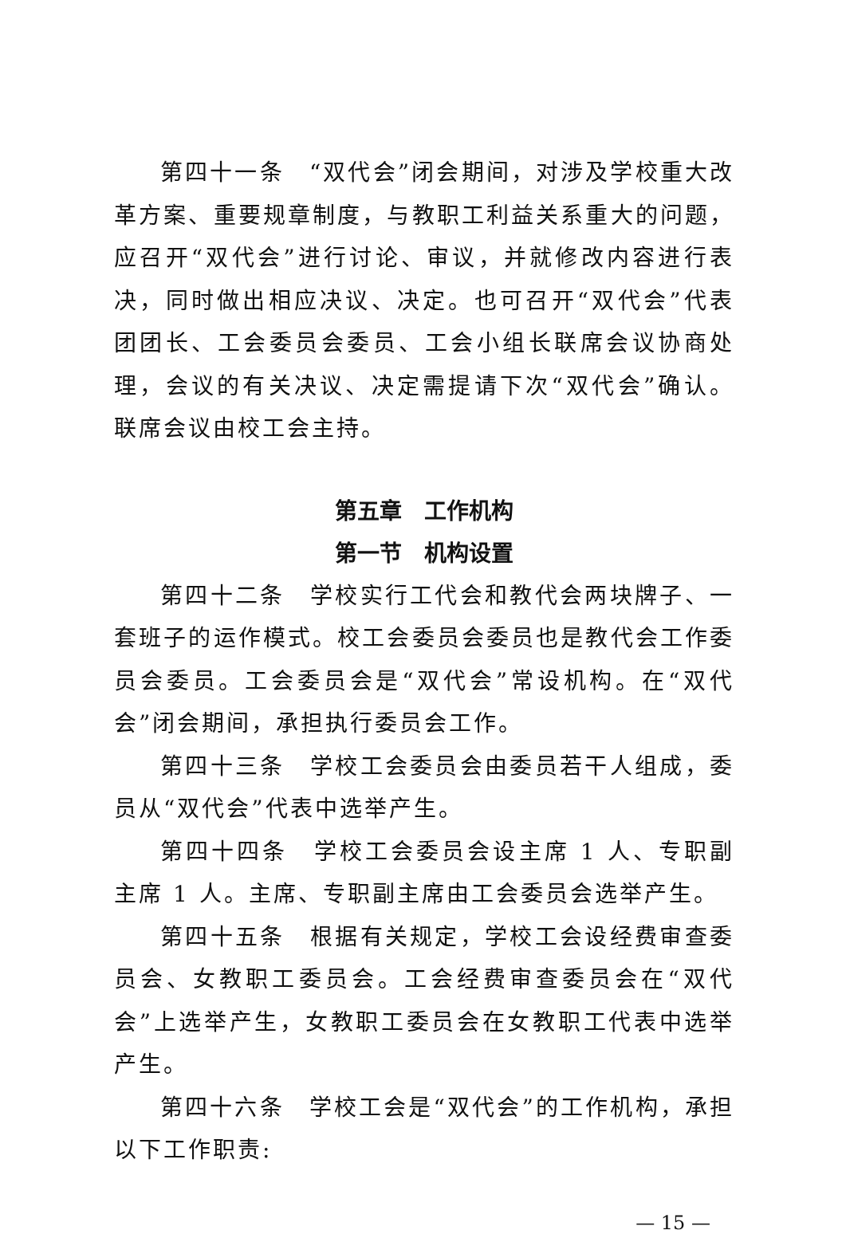第四十一条　“双代会”闭会期间，对涉及学校重大改革方案、重要规章制度，与教职工利益关系重大的问题，应召开“双代会”进行讨论、审议，并就修改内容进行表决，同时做出相应决议、决定。也可召开“双代会”代表团团长、工会委员会委员、工会小组长联席会议协商处理，会议的有关决议、决定需提请下次“双代会”确认。联席会议由校工会主持。
第五章　工作机构
第一节　机构设置
第四十二条　学校实行工代会和教代会两块牌子、一套班子的运作模式。校工会委员会委员也是教代会工作委员会委员。工会委员会是“双代会”常设机构。在“双代会”闭会期间，承担执行委员会工作。
第四十三条　学校工会委员会由委员若干人组成，委员从“双代会”代表中选举产生。
第四十四条　学校工会委员会设主席 1 人、专职副主席 1 人。主席、专职副主席由工会委员会选举产生。
第四十五条　根据有关规定，学校工会设经费审查委员会、女教职工委员会。工会经费审查委员会在“双代会”上选举产生，女教职工委员会在女教职工代表中选举产生。
第四十六条　学校工会是“双代会”的工作机构，承担以下工作职责:
— 15 —